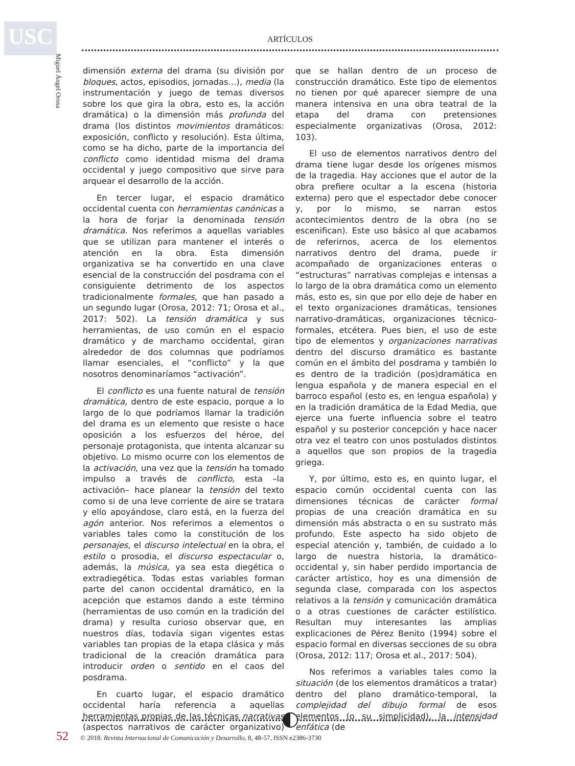USC
Miguel Ángel Orosa
ARTÍCULOS
dimensión externa del drama (su división por bloques, actos, episodios, jornadas…), media (la instrumentación y juego de temas diversos sobre los que gira la obra, esto es, la acción dramática) o la dimensión más profunda del drama (los distintos movimientos dramáticos: exposición, conflicto y resolución). Esta última, como se ha dicho, parte de la importancia del conflicto como identidad misma del drama occidental y juego compositivo que sirve para arquear el desarrollo de la acción.
En tercer lugar, el espacio dramático occidental cuenta con herramientas canónicas a la hora de forjar la denominada tensión dramática. Nos referimos a aquellas variables que se utilizan para mantener el interés o atención en la obra. Esta dimensión organizativa se ha convertido en una clave esencial de la construcción del posdrama con el consiguiente detrimento de los aspectos tradicionalmente formales, que han pasado a un segundo lugar (Orosa, 2012: 71; Orosa et al., 2017: 502). La tensión dramática y sus herramientas, de uso común en el espacio dramático y de marchamo occidental, giran alrededor de dos columnas que podríamos llamar esenciales, el “conflicto” y la que nosotros denominaríamos “activación”.
El conflicto es una fuente natural de tensión dramática, dentro de este espacio, porque a lo largo de lo que podríamos llamar la tradición del drama es un elemento que resiste o hace oposición a los esfuerzos del héroe, del personaje protagonista, que intenta alcanzar su objetivo. Lo mismo ocurre con los elementos de la activación, una vez que la tensión ha tomado impulso a través de conflicto, esta –la activación– hace planear la tensión del texto como si de una leve corriente de aire se tratara y ello apoyándose, claro está, en la fuerza del agón anterior. Nos referimos a elementos o variables tales como la constitución de los personajes, el discurso intelectual en la obra, el estilo o prosodia, el discurso espectacular o, además, la música, ya sea esta diegética o extradiegética. Todas estas variables forman parte del canon occidental dramático, en la acepción que estamos dando a este término (herramientas de uso común en la tradición del drama) y resulta curioso observar que, en nuestros días, todavía sigan vigentes estas variables tan propias de la etapa clásica y más tradicional de la creación dramática para introducir orden o sentido en el caos del posdrama.
En cuarto lugar, el espacio dramático occidental haría referencia a aquellas herramientas propias de las técnicas narrativas (aspectos narrativos de carácter organizativo) que se hallan dentro de un proceso de construcción dramático. Este tipo de elementos no tienen por qué aparecer siempre de una manera intensiva en una obra teatral de la etapa del drama con pretensiones especialmente organizativas (Orosa, 2012: 103).
El uso de elementos narrativos dentro del drama tiene lugar desde los orígenes mismos de la tragedia. Hay acciones que el autor de la obra prefiere ocultar a la escena (historia externa) pero que el espectador debe conocer y, por lo mismo, se narran estos acontecimientos dentro de la obra (no se escenifican). Este uso básico al que acabamos de referirnos, acerca de los elementos narrativos dentro del drama, puede ir acompañado de organizaciones enteras o “estructuras” narrativas complejas e intensas a lo largo de la obra dramática como un elemento más, esto es, sin que por ello deje de haber en el texto organizaciones dramáticas, tensiones narrativo-dramáticas, organizaciones técnico-formales, etcétera. Pues bien, el uso de este tipo de elementos y organizaciones narrativas dentro del discurso dramático es bastante común en el ámbito del posdrama y también lo es dentro de la tradición (pos)dramática en lengua española y de manera especial en el barroco español (esto es, en lengua española) y en la tradición dramática de la Edad Media, que ejerce una fuerte influencia sobre el teatro español y su posterior concepción y hace nacer otra vez el teatro con unos postulados distintos a aquellos que son propios de la tragedia griega.
Y, por último, esto es, en quinto lugar, el espacio común occidental cuenta con las dimensiones técnicas de carácter formal propias de una creación dramática en su dimensión más abstracta o en su sustrato más profundo. Este aspecto ha sido objeto de especial atención y, también, de cuidado a lo largo de nuestra historia, la dramático-occidental y, sin haber perdido importancia de carácter artístico, hoy es una dimensión de segunda clase, comparada con los aspectos relativos a la tensión y comunicación dramática o a otras cuestiones de carácter estilístico. Resultan muy interesantes las amplias explicaciones de Pérez Benito (1994) sobre el espacio formal en diversas secciones de su obra (Orosa, 2012: 117; Orosa et al., 2017: 504).
Nos referimos a variables tales como la situación (de los elementos dramáticos a tratar) dentro del plano dramático-temporal, la complejidad del dibujo formal de esos elementos (o su simplicidad), la intensidad enfática (de
52 © 2018. Revista Internacional de Comunicación y Desarrollo, 8, 48-57, ISSN e2386-3730